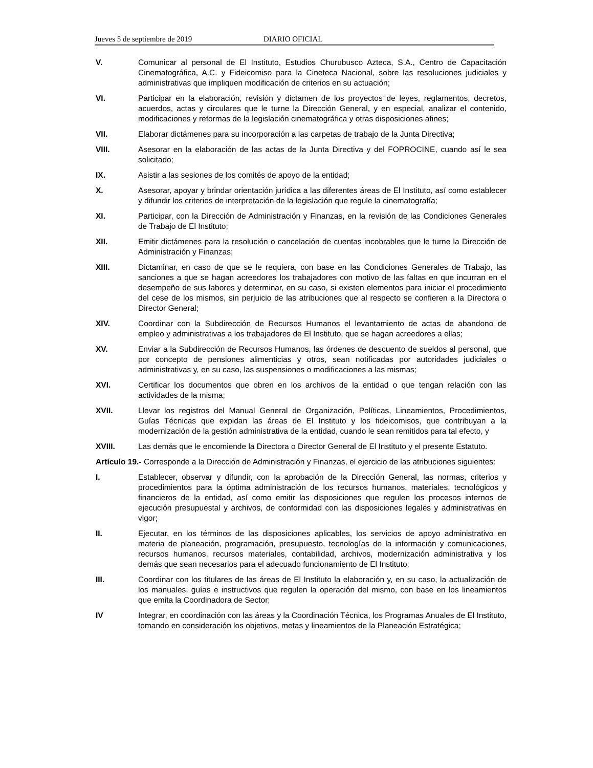Jueves 5 de septiembre de 2019 DIARIO OFICIAL
V. Comunicar al personal de El Instituto, Estudios Churubusco Azteca, S.A., Centro de Capacitación Cinematográfica, A.C. y Fideicomiso para la Cineteca Nacional, sobre las resoluciones judiciales y administrativas que impliquen modificación de criterios en su actuación;
VI. Participar en la elaboración, revisión y dictamen de los proyectos de leyes, reglamentos, decretos, acuerdos, actas y circulares que le turne la Dirección General, y en especial, analizar el contenido, modificaciones y reformas de la legislación cinematográfica y otras disposiciones afines;
VII. Elaborar dictámenes para su incorporación a las carpetas de trabajo de la Junta Directiva;
VIII. Asesorar en la elaboración de las actas de la Junta Directiva y del FOPROCINE, cuando así le sea solicitado;
IX. Asistir a las sesiones de los comités de apoyo de la entidad;
X. Asesorar, apoyar y brindar orientación jurídica a las diferentes áreas de El Instituto, así como establecer y difundir los criterios de interpretación de la legislación que regule la cinematografía;
XI. Participar, con la Dirección de Administración y Finanzas, en la revisión de las Condiciones Generales de Trabajo de El Instituto;
XII. Emitir dictámenes para la resolución o cancelación de cuentas incobrables que le turne la Dirección de Administración y Finanzas;
XIII. Dictaminar, en caso de que se le requiera, con base en las Condiciones Generales de Trabajo, las sanciones a que se hagan acreedores los trabajadores con motivo de las faltas en que incurran en el desempeño de sus labores y determinar, en su caso, si existen elementos para iniciar el procedimiento del cese de los mismos, sin perjuicio de las atribuciones que al respecto se confieren a la Directora o Director General;
XIV. Coordinar con la Subdirección de Recursos Humanos el levantamiento de actas de abandono de empleo y administrativas a los trabajadores de El Instituto, que se hagan acreedores a ellas;
XV. Enviar a la Subdirección de Recursos Humanos, las órdenes de descuento de sueldos al personal, que por concepto de pensiones alimenticias y otros, sean notificadas por autoridades judiciales o administrativas y, en su caso, las suspensiones o modificaciones a las mismas;
XVI. Certificar los documentos que obren en los archivos de la entidad o que tengan relación con las actividades de la misma;
XVII. Llevar los registros del Manual General de Organización, Políticas, Lineamientos, Procedimientos, Guías Técnicas que expidan las áreas de El Instituto y los fideicomisos, que contribuyan a la modernización de la gestión administrativa de la entidad, cuando le sean remitidos para tal efecto, y
XVIII. Las demás que le encomiende la Directora o Director General de El Instituto y el presente Estatuto.
Artículo 19.- Corresponde a la Dirección de Administración y Finanzas, el ejercicio de las atribuciones siguientes:
I. Establecer, observar y difundir, con la aprobación de la Dirección General, las normas, criterios y procedimientos para la óptima administración de los recursos humanos, materiales, tecnológicos y financieros de la entidad, así como emitir las disposiciones que regulen los procesos internos de ejecución presupuestal y archivos, de conformidad con las disposiciones legales y administrativas en vigor;
II. Ejecutar, en los términos de las disposiciones aplicables, los servicios de apoyo administrativo en materia de planeación, programación, presupuesto, tecnologías de la información y comunicaciones, recursos humanos, recursos materiales, contabilidad, archivos, modernización administrativa y los demás que sean necesarios para el adecuado funcionamiento de El Instituto;
III. Coordinar con los titulares de las áreas de El Instituto la elaboración y, en su caso, la actualización de los manuales, guías e instructivos que regulen la operación del mismo, con base en los lineamientos que emita la Coordinadora de Sector;
IV Integrar, en coordinación con las áreas y la Coordinación Técnica, los Programas Anuales de El Instituto, tomando en consideración los objetivos, metas y lineamientos de la Planeación Estratégica;